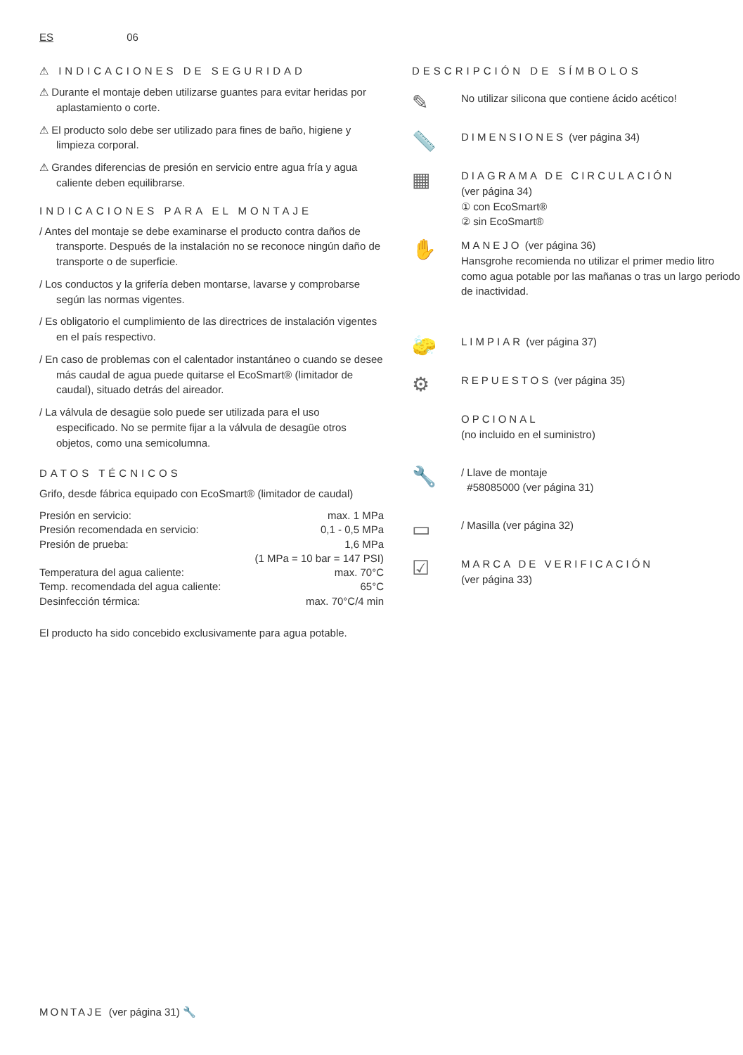ES 06
⚠ INDICACIONES DE SEGURIDAD
⚠ Durante el montaje deben utilizarse guantes para evitar heridas por aplastamiento o corte.
⚠ El producto solo debe ser utilizado para fines de baño, higiene y limpieza corporal.
⚠ Grandes diferencias de presión en servicio entre agua fría y agua caliente deben equilibrarse.
INDICACIONES PARA EL MONTAJE
/ Antes del montaje se debe examinarse el producto contra daños de transporte. Después de la instalación no se reconoce ningún daño de transporte o de superficie.
/ Los conductos y la grifería deben montarse, lavarse y comprobarse según las normas vigentes.
/ Es obligatorio el cumplimiento de las directrices de instalación vigentes en el país respectivo.
/ En caso de problemas con el calentador instantáneo o cuando se desee más caudal de agua puede quitarse el EcoSmart® (limitador de caudal), situado detrás del aireador.
/ La válvula de desagüe solo puede ser utilizada para el uso especificado. No se permite fijar a la válvula de desagüe otros objetos, como una semicolumna.
DATOS TÉCNICOS
Grifo, desde fábrica equipado con EcoSmart® (limitador de caudal)
| Presión en servicio: | max. 1 MPa |
| Presión recomendada en servicio: | 0,1 - 0,5 MPa |
| Presión de prueba: | 1,6 MPa |
| | (1 MPa = 10 bar = 147 PSI) |
| Temperatura del agua caliente: | max. 70°C |
| Temp. recomendada del agua caliente: | 65°C |
| Desinfección térmica: | max. 70°C/4 min |
El producto ha sido concebido exclusivamente para agua potable.
DESCRIPCIÓN DE SÍMBOLOS
✎
No utilizar silicona que contiene ácido acético!
📏
DIMENSIONES (ver página 34)
▦
DIAGRAMA DE CIRCULACIÓN
(ver página 34)
① con EcoSmart®
② sin EcoSmart®
✋
MANEJO (ver página 36)
Hansgrohe recomienda no utilizar el primer medio litro como agua potable por las mañanas o tras un largo periodo de inactividad.
🧽
LIMPIAR (ver página 37)
⚙
REPUESTOS (ver página 35)
OPCIONAL
(no incluido en el suministro)
🔧
/ Llave de montaje
#58085000 (ver página 31)
▭
/ Masilla (ver página 32)
☑
MARCA DE VERIFICACIÓN
(ver página 33)
MONTAJE (ver página 31) 🔧